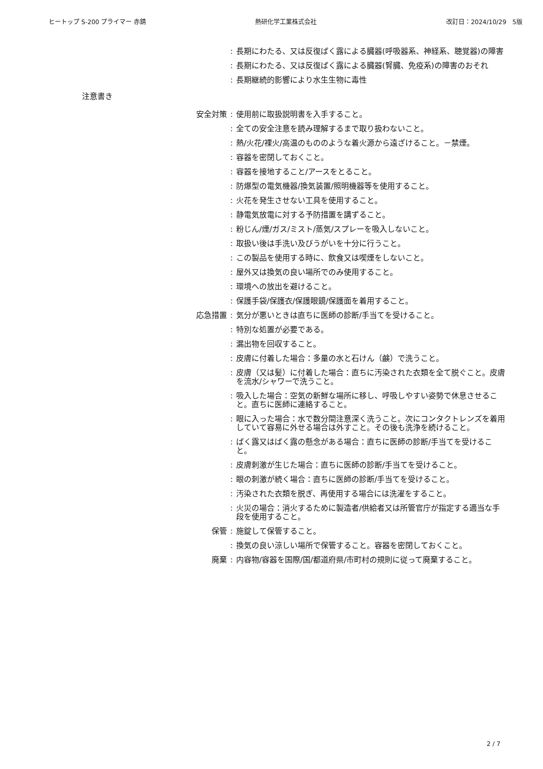ヒートップ S-200 プライマー 赤錆 熱研化学工業株式会社 改訂日：2024/10/29　5版
: 長期にわたる、又は反復ばく露による臓器(呼吸器系、神経系、聴覚器)の障害
: 長期にわたる、又は反復ばく露による臓器(腎臓、免疫系)の障害のおそれ
: 長期継続的影響により水生生物に毒性
注意書き
安全対策 : 使用前に取扱説明書を入手すること。
: 全ての安全注意を読み理解するまで取り扱わないこと。
: 熱/火花/裸火/高温のもののような着火源から遠ざけること。－禁煙。
: 容器を密閉しておくこと。
: 容器を接地すること/アースをとること。
: 防爆型の電気機器/換気装置/照明機器等を使用すること。
: 火花を発生させない工具を使用すること。
: 静電気放電に対する予防措置を講ずること。
: 粉じん/煙/ガス/ミスト/蒸気/スプレーを吸入しないこと。
: 取扱い後は手洗い及びうがいを十分に行うこと。
: この製品を使用する時に、飲食又は喫煙をしないこと。
: 屋外又は換気の良い場所でのみ使用すること。
: 環境への放出を避けること。
: 保護手袋/保護衣/保護眼鏡/保護面を着用すること。
応急措置 : 気分が悪いときは直ちに医師の診断/手当てを受けること。
: 特別な処置が必要である。
: 漏出物を回収すること。
: 皮膚に付着した場合：多量の水と石けん（鹸）で洗うこと。
: 皮膚（又は髪）に付着した場合：直ちに汚染された衣類を全て脱ぐこと。皮膚を流水/シャワーで洗うこと。
: 吸入した場合：空気の新鮮な場所に移し、呼吸しやすい姿勢で休息させること。直ちに医師に連絡すること。
: 眼に入った場合：水で数分間注意深く洗うこと。次にコンタクトレンズを着用していて容易に外せる場合は外すこと。その後も洗浄を続けること。
: ばく露又はばく露の懸念がある場合：直ちに医師の診断/手当てを受けること。
: 皮膚刺激が生じた場合：直ちに医師の診断/手当てを受けること。
: 眼の刺激が続く場合：直ちに医師の診断/手当てを受けること。
: 汚染された衣類を脱ぎ、再使用する場合には洗濯をすること。
: 火災の場合：消火するために製造者/供給者又は所管官庁が指定する適当な手段を使用すること。
保管 : 施錠して保管すること。
: 換気の良い涼しい場所で保管すること。容器を密閉しておくこと。
廃棄 : 内容物/容器を国際/国/都道府県/市町村の規則に従って廃棄すること。
2 / 7